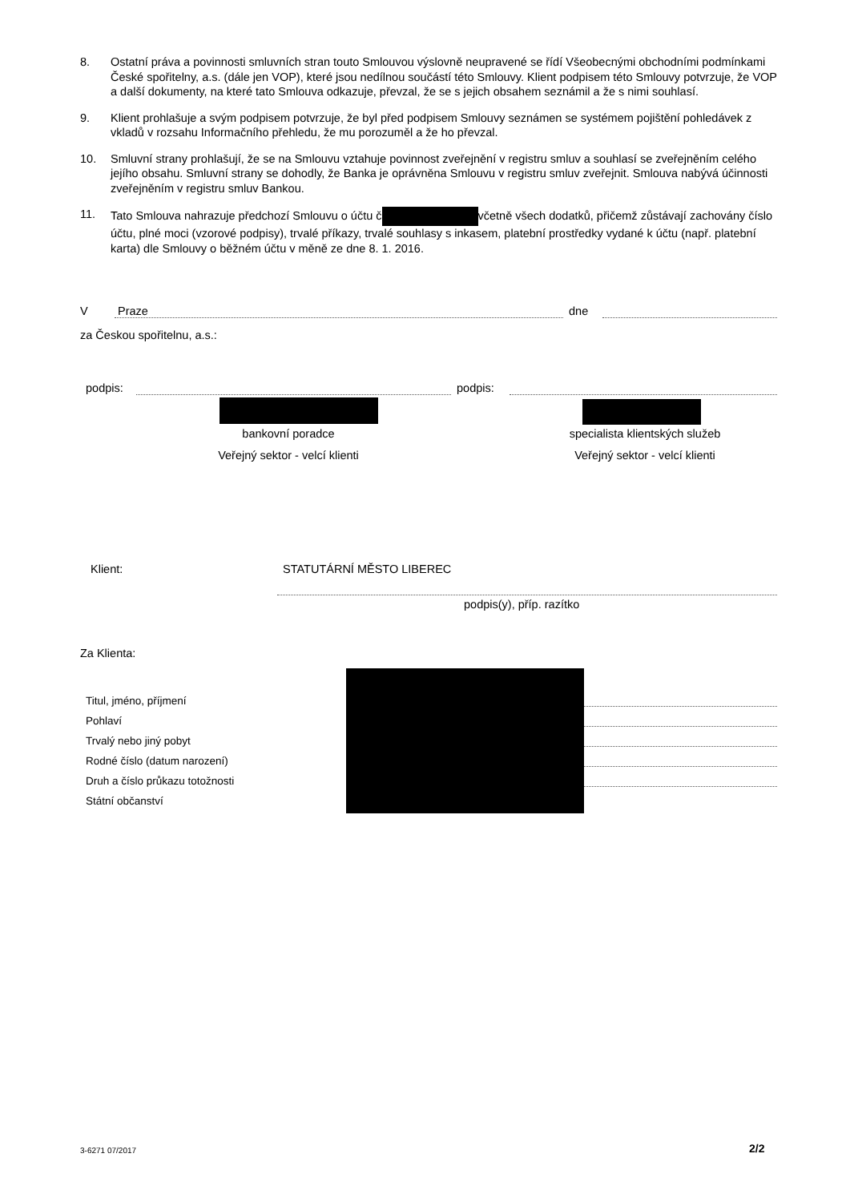8. Ostatní práva a povinnosti smluvních stran touto Smlouvou výslovně neupravené se řídí Všeobecnými obchodními podmínkami České spořitelny, a.s. (dále jen VOP), které jsou nedílnou součástí této Smlouvy. Klient podpisem této Smlouvy potvrzuje, že VOP a další dokumenty, na které tato Smlouva odkazuje, převzal, že se s jejich obsahem seznámil a že s nimi souhlasí.
9. Klient prohlašuje a svým podpisem potvrzuje, že byl před podpisem Smlouvy seznámen se systémem pojištění pohledávek z vkladů v rozsahu Informačního přehledu, že mu porozuměl a že ho převzal.
10. Smluvní strany prohlašují, že se na Smlouvu vztahuje povinnost zveřejnění v registru smluv a souhlasí se zveřejněním celého jejího obsahu. Smluvní strany se dohodly, že Banka je oprávněna Smlouvu v registru smluv zveřejnit. Smlouva nabývá účinnosti zveřejněním v registru smluv Bankou.
11. Tato Smlouva nahrazuje předchozí Smlouvu o účtu č včetně všech dodatků, přičemž zůstávají zachovány číslo účtu, plné moci (vzorové podpisy), trvalé příkazy, trvalé souhlasy s inkasem, platební prostředky vydané k účtu (např. platební karta) dle Smlouvy o běžném účtu v měně ze dne 8. 1. 2016.
V Praze dne
za Českou spořitelnu, a.s.:
podpis: podpis:
bankovní poradce
Veřejný sektor - velcí klienti
specialista klientských služeb
Veřejný sektor - velcí klienti
Klient: STATUTÁRNÍ MĚSTO LIBEREC
podpis(y), příp. razítko
Za Klienta:
Titul, jméno, příjmení
Pohlaví
Trvalý nebo jiný pobyt
Rodné číslo (datum narození)
Druh a číslo průkazu totožnosti
Státní občanství
3-6271 07/2017 2/2